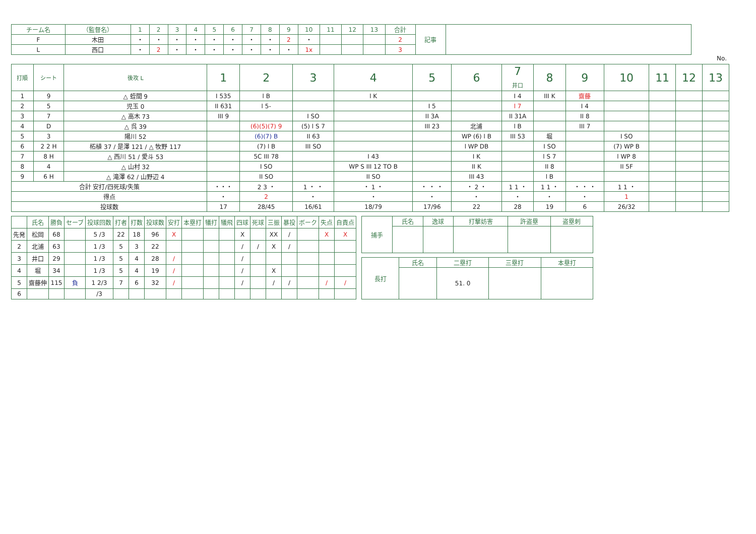| チーム名 | （監督名） | 1 | 2 | 3 | 4 | 5 | 6 | 7 | 8 | 9 | 10 | 11 | 12 | 13 | 合計 | 記事 | |
| --- | --- | --- | --- | --- | --- | --- | --- | --- | --- | --- | --- | --- | --- | --- | --- | --- | --- |
| F | 木田 | ・ | ・ | ・ | ・ | ・ | ・ | ・ | ・ | 2 | ・ | | | | 2 | | |
| L | 西口 | ・ | 2 | ・ | ・ | ・ | ・ | ・ | ・ | ・ | 1x | | | | 3 | | |
No.
| 打順 | シート | 後攻 L | 1 | 2 | 3 | 4 | 5 | 6 | 7 井口 | 8 | 9 | 10 | 11 | 12 | 13 |
| --- | --- | --- | --- | --- | --- | --- | --- | --- | --- | --- | --- | --- | --- | --- | --- |
| 1 | 9 | △ 蛭間 9 | I 535 | l B | | l K | | | I 4 | III K | 齋藤 | | | | |
| 2 | 5 | 児玉 0 | II 631 | l 5- | | | I 5 | | l 7 | | I 4 | | | | |
| 3 | 7 | △ 高木 73 | III 9 | | I SO | | II 3A | | II 31A | | II 8 | | | | |
| 4 | D | △ 呉 39 | | (6)(5)(7) 9 | (5) l S 7 | | III 23 | 北浦 | l B | | III 7 | | | | |
| 5 | 3 | 陽川 52 | | (6)(7) B | II 63 | | | WP (6) l B | III 53 | 堀 | | I SO | | | |
| 6 | 2 2 H | 柘植 37 / 是澤 121 / △ 牧野 117 | | (7) l B | III SO | | | l WP DB | | I SO | | (7) WP B | | | |
| 7 | 8 H | △ 西川 51 / 愛斗 53 | | 5C III 78 | | I 43 | | I K | | l S 7 | | l WP 8 | | | |
| 8 | 4 | △ 山村 32 | | I SO | | WP S III 12 TO B | | II K | | II 8 | | II 5F | | | |
| 9 | 6 H | △ 滝澤 62 / 山野辺 4 | | II SO | | II SO | | III 43 | | l B | | | | | |
| 合計 安打/四死球/失策 | | | ・・・ | 2 3 ・ | 1 ・ ・ | ・ 1 ・ | ・ ・ ・ | ・ 2 ・ | 1 1 ・ | 1 1 ・ | ・ ・ ・ | 1 1 ・ | | | |
| 得点 | | | ・ | 2 | ・ | ・ | ・ | ・ | ・ | ・ | ・ | 1 | | | |
| 投球数 | | | 17 | 28/45 | 16/61 | 18/79 | 17/96 | 22 | 28 | 19 | 6 | 26/32 | | | |
| | 氏名 | 勝負 | セーブ | 投球回数 | 打者 | 打数 | 投球数 | 安打 | 本塁打 | 犠打 | 犠飛 | 四球 | 死球 | 三振 | 暴投 | ボーク | 失点 | 自責点 |
| --- | --- | --- | --- | --- | --- | --- | --- | --- | --- | --- | --- | --- | --- | --- | --- | --- | --- | --- |
| 先発 | 松岡 | 68 | | 5 /3 | 22 | 18 | 96 | X | | | | X | | XX | / | | X | X |
| 2 | 北浦 | 63 | | 1 /3 | 5 | 3 | 22 | | | | | / | / | X | / | | | |
| 3 | 井口 | 29 | | 1 /3 | 5 | 4 | 28 | / | | | | / | | | | | | |
| 4 | 堀 | 34 | | 1 /3 | 5 | 4 | 19 | / | | | | / | | X | | | | |
| 5 | 齋藤伸 | 115 | 負 | 1 2/3 | 7 | 6 | 32 | / | | | | / | | / | / | | / | / |
| 6 | | | | /3 | | | | | | | | | | | | | | |
| 捕手 | 氏名 | 逸球 | 打撃妨害 | 許盗塁 | 盗塁刺 |
| --- | --- | --- | --- | --- | --- |
| 長打 | 氏名 | 二塁打 | 三塁打 | 本塁打 |
| --- | --- | --- | --- | --- |
| | | 51. 0 | | |